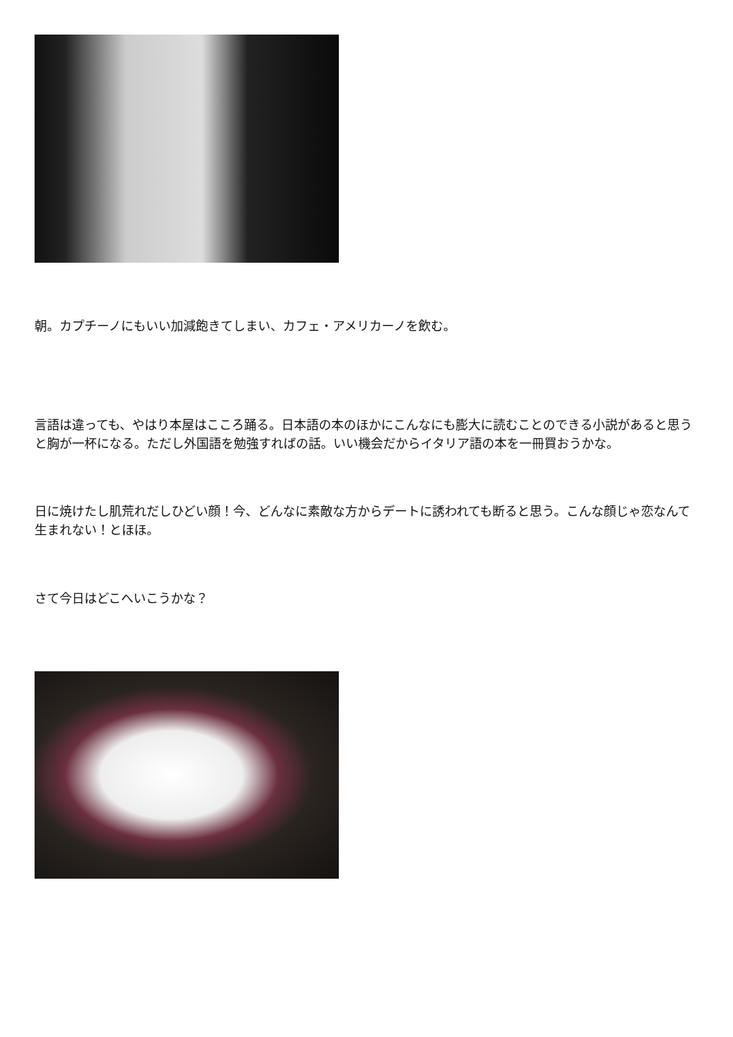朝。カプチーノにもいい加減飽きてしまい、カフェ・アメリカーノを飲む。
言語は違っても、やはり本屋はこころ踊る。日本語の本のほかにこんなにも膨大に読むことのできる小説があると思うと胸が一杯になる。ただし外国語を勉強すればの話。いい機会だからイタリア語の本を一冊買おうかな。
日に焼けたし肌荒れだしひどい顔！今、どんなに素敵な方からデートに誘われても断ると思う。こんな顔じゃ恋なんて生まれない！とほほ。
さて今日はどこへいこうかな？